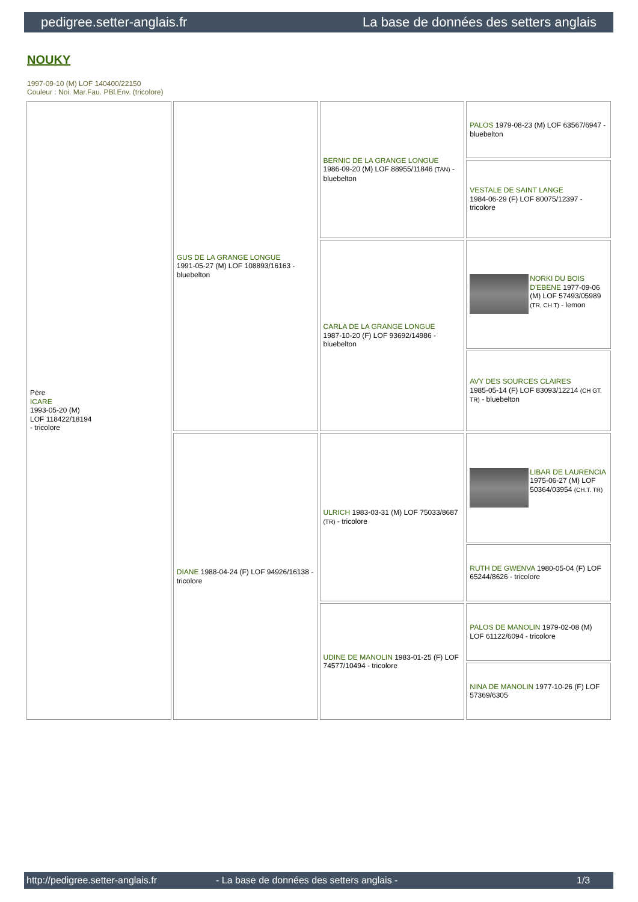pedigree.setter-anglais.fr La base de données des setters anglais
NOUKY
1997-09-10 (M) LOF 140400/22150
Couleur : Noi. Mar.Fau. PBl.Env. (tricolore)
| Père ICARE 1993-05-20 (M) LOF 118422/18194 - tricolore | GUS DE LA GRANGE LONGUE 1991-05-27 (M) LOF 108893/16163 - bluebelton | BERNIC DE LA GRANGE LONGUE 1986-09-20 (M) LOF 88955/11846 (TAN) - bluebelton | PALOS 1979-08-23 (M) LOF 63567/6947 - bluebelton |
| | | | VESTALE DE SAINT LANGE 1984-06-29 (F) LOF 80075/12397 - tricolore |
| | | CARLA DE LA GRANGE LONGUE 1987-10-20 (F) LOF 93692/14986 - bluebelton | NORKI DU BOIS D'EBENE 1977-09-06 (M) LOF 57493/05989 (TR, CH T) - lemon |
| | | | AVY DES SOURCES CLAIRES 1985-05-14 (F) LOF 83093/12214 (CH GT, TR) - bluebelton |
| | DIANE 1988-04-24 (F) LOF 94926/16138 - tricolore | ULRICH 1983-03-31 (M) LOF 75033/8687 (TR) - tricolore | LIBAR DE LAURENCIA 1975-06-27 (M) LOF 50364/03954 (CH.T. TR) |
| | | | RUTH DE GWENVA 1980-05-04 (F) LOF 65244/8626 - tricolore |
| | | UDINE DE MANOLIN 1983-01-25 (F) LOF 74577/10494 - tricolore | PALOS DE MANOLIN 1979-02-08 (M) LOF 61122/6094 - tricolore |
| | | | NINA DE MANOLIN 1977-10-26 (F) LOF 57369/6305 |
http://pedigree.setter-anglais.fr - La base de données des setters anglais - 1/3